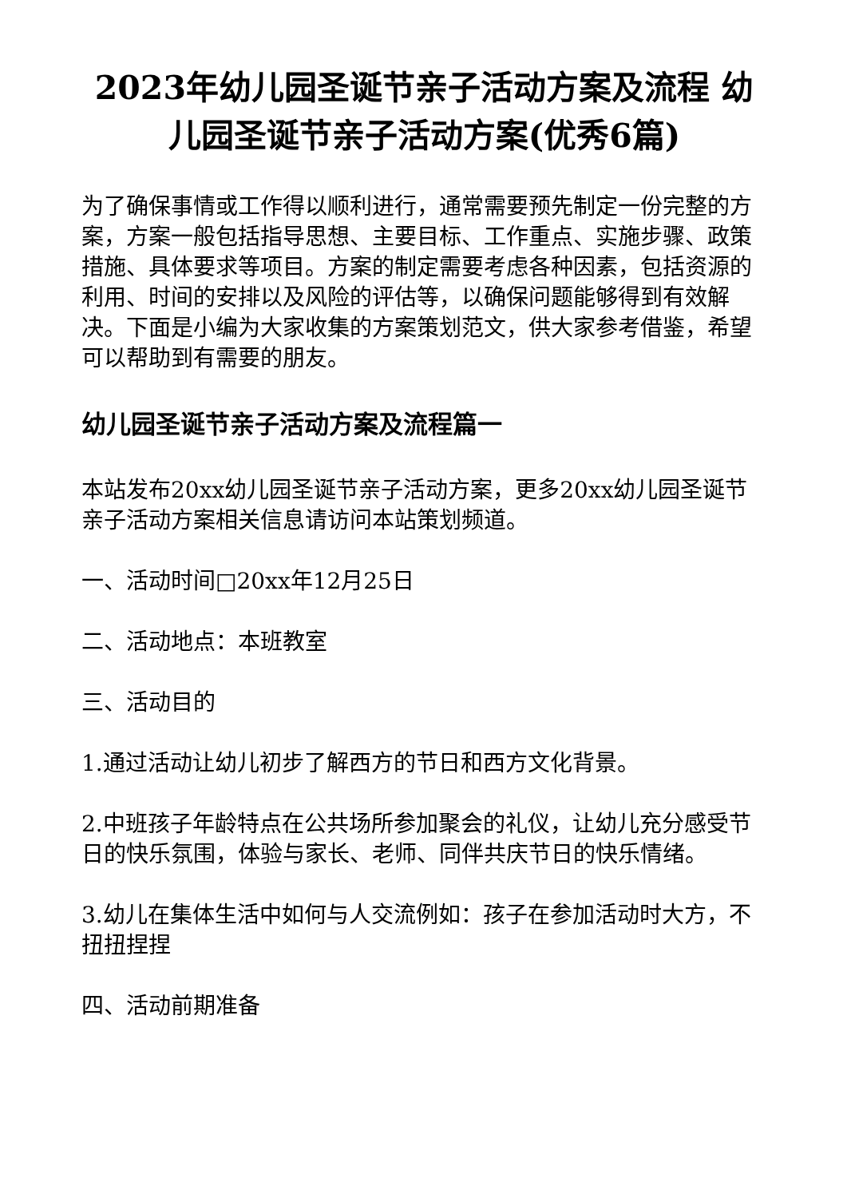2023年幼儿园圣诞节亲子活动方案及流程 幼儿园圣诞节亲子活动方案(优秀6篇)
为了确保事情或工作得以顺利进行，通常需要预先制定一份完整的方案，方案一般包括指导思想、主要目标、工作重点、实施步骤、政策措施、具体要求等项目。方案的制定需要考虑各种因素，包括资源的利用、时间的安排以及风险的评估等，以确保问题能够得到有效解决。下面是小编为大家收集的方案策划范文，供大家参考借鉴，希望可以帮助到有需要的朋友。
幼儿园圣诞节亲子活动方案及流程篇一
本站发布20xx幼儿园圣诞节亲子活动方案，更多20xx幼儿园圣诞节亲子活动方案相关信息请访问本站策划频道。
一、活动时间□20xx年12月25日
二、活动地点：本班教室
三、活动目的
1.通过活动让幼儿初步了解西方的节日和西方文化背景。
2.中班孩子年龄特点在公共场所参加聚会的礼仪，让幼儿充分感受节日的快乐氛围，体验与家长、老师、同伴共庆节日的快乐情绪。
3.幼儿在集体生活中如何与人交流例如：孩子在参加活动时大方，不扭扭捏捏
四、活动前期准备